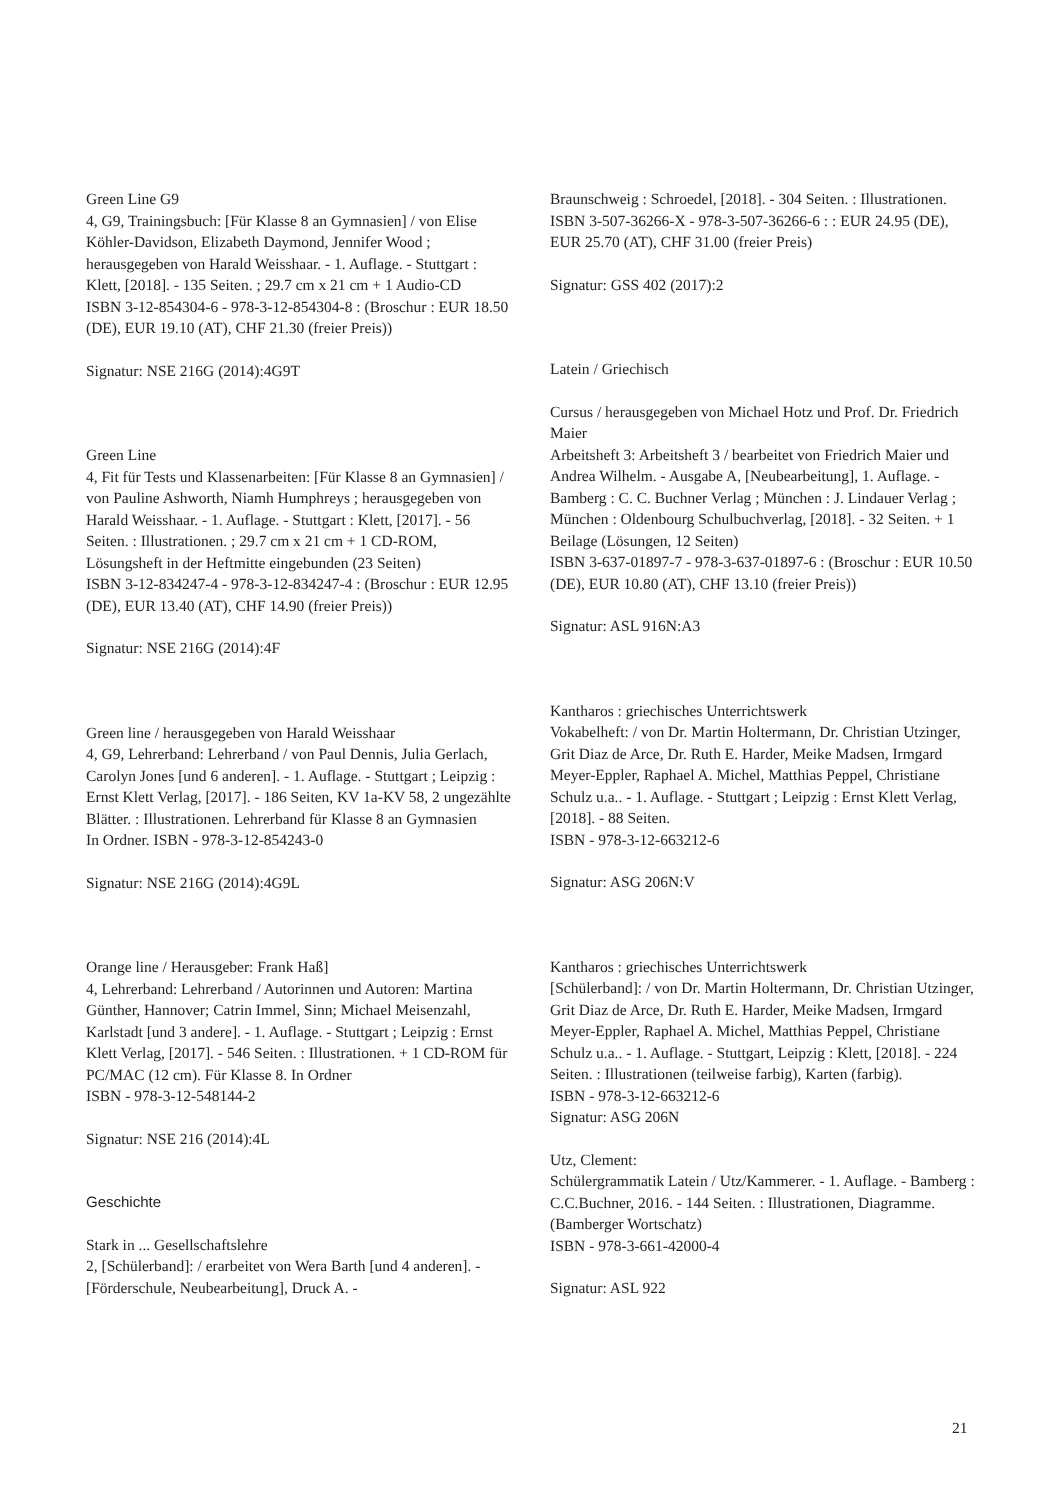Green Line G9
4, G9, Trainingsbuch: [Für Klasse 8 an Gymnasien] / von Elise Köhler-Davidson, Elizabeth Daymond, Jennifer Wood ; herausgegeben von Harald Weisshaar. - 1. Auflage. - Stuttgart : Klett, [2018]. - 135 Seiten. ; 29.7 cm x 21 cm + 1 Audio-CD
ISBN 3-12-854304-6 - 978-3-12-854304-8 : (Broschur : EUR 18.50 (DE), EUR 19.10 (AT), CHF 21.30 (freier Preis))
Signatur: NSE 216G (2014):4G9T
Green Line
4, Fit für Tests und Klassenarbeiten: [Für Klasse 8 an Gymnasien] / von Pauline Ashworth, Niamh Humphreys ; herausgegeben von Harald Weisshaar. - 1. Auflage. - Stuttgart : Klett, [2017]. - 56 Seiten. : Illustrationen. ; 29.7 cm x 21 cm + 1 CD-ROM, Lösungsheft in der Heftmitte eingebunden (23 Seiten)
ISBN 3-12-834247-4 - 978-3-12-834247-4 : (Broschur : EUR 12.95 (DE), EUR 13.40 (AT), CHF 14.90 (freier Preis))
Signatur: NSE 216G (2014):4F
Green line / herausgegeben von Harald Weisshaar
4, G9, Lehrerband: Lehrerband / von Paul Dennis, Julia Gerlach, Carolyn Jones [und 6 anderen]. - 1. Auflage. - Stuttgart ; Leipzig : Ernst Klett Verlag, [2017]. - 186 Seiten, KV 1a-KV 58, 2 ungezählte Blätter. : Illustrationen. Lehrerband für Klasse 8 an Gymnasien
In Ordner. ISBN - 978-3-12-854243-0
Signatur: NSE 216G (2014):4G9L
Orange line / Herausgeber: Frank Haß]
4, Lehrerband: Lehrerband / Autorinnen und Autoren: Martina Günther, Hannover; Catrin Immel, Sinn; Michael Meisenzahl, Karlstadt [und 3 andere]. - 1. Auflage. - Stuttgart ; Leipzig : Ernst Klett Verlag, [2017]. - 546 Seiten. : Illustrationen. + 1 CD-ROM für PC/MAC (12 cm). Für Klasse 8. In Ordner
ISBN - 978-3-12-548144-2
Signatur: NSE 216 (2014):4L
Geschichte
Stark in ... Gesellschaftslehre
2, [Schülerband]: / erarbeitet von Wera Barth [und 4 anderen]. - [Förderschule, Neubearbeitung], Druck A. -
Braunschweig : Schroedel, [2018]. - 304 Seiten. : Illustrationen.
ISBN 3-507-36266-X - 978-3-507-36266-6 : : EUR 24.95 (DE), EUR 25.70 (AT), CHF 31.00 (freier Preis)
Signatur: GSS 402 (2017):2
Latein / Griechisch
Cursus / herausgegeben von Michael Hotz und Prof. Dr. Friedrich Maier
Arbeitsheft 3: Arbeitsheft 3 / bearbeitet von Friedrich Maier und Andrea Wilhelm. - Ausgabe A, [Neubearbeitung], 1. Auflage. - Bamberg : C. C. Buchner Verlag ; München : J. Lindauer Verlag ; München : Oldenbourg Schulbuchverlag, [2018]. - 32 Seiten. + 1 Beilage (Lösungen, 12 Seiten)
ISBN 3-637-01897-7 - 978-3-637-01897-6 : (Broschur : EUR 10.50 (DE), EUR 10.80 (AT), CHF 13.10 (freier Preis))
Signatur: ASL 916N:A3
Kantharos : griechisches Unterrichtswerk
Vokabelheft: / von Dr. Martin Holtermann, Dr. Christian Utzinger, Grit Diaz de Arce, Dr. Ruth E. Harder, Meike Madsen, Irmgard Meyer-Eppler, Raphael A. Michel, Matthias Peppel, Christiane Schulz u.a.. - 1. Auflage. - Stuttgart ; Leipzig : Ernst Klett Verlag, [2018]. - 88 Seiten.
ISBN - 978-3-12-663212-6
Signatur: ASG 206N:V
Kantharos : griechisches Unterrichtswerk
[Schülerband]: / von Dr. Martin Holtermann, Dr. Christian Utzinger, Grit Diaz de Arce, Dr. Ruth E. Harder, Meike Madsen, Irmgard Meyer-Eppler, Raphael A. Michel, Matthias Peppel, Christiane Schulz u.a.. - 1. Auflage. - Stuttgart, Leipzig : Klett, [2018]. - 224 Seiten. : Illustrationen (teilweise farbig), Karten (farbig).
ISBN - 978-3-12-663212-6
Signatur: ASG 206N
Utz, Clement:
Schülergrammatik Latein / Utz/Kammerer. - 1. Auflage. - Bamberg : C.C.Buchner, 2016. - 144 Seiten. : Illustrationen, Diagramme.
(Bamberger Wortschatz)
ISBN - 978-3-661-42000-4
Signatur: ASL 922
21